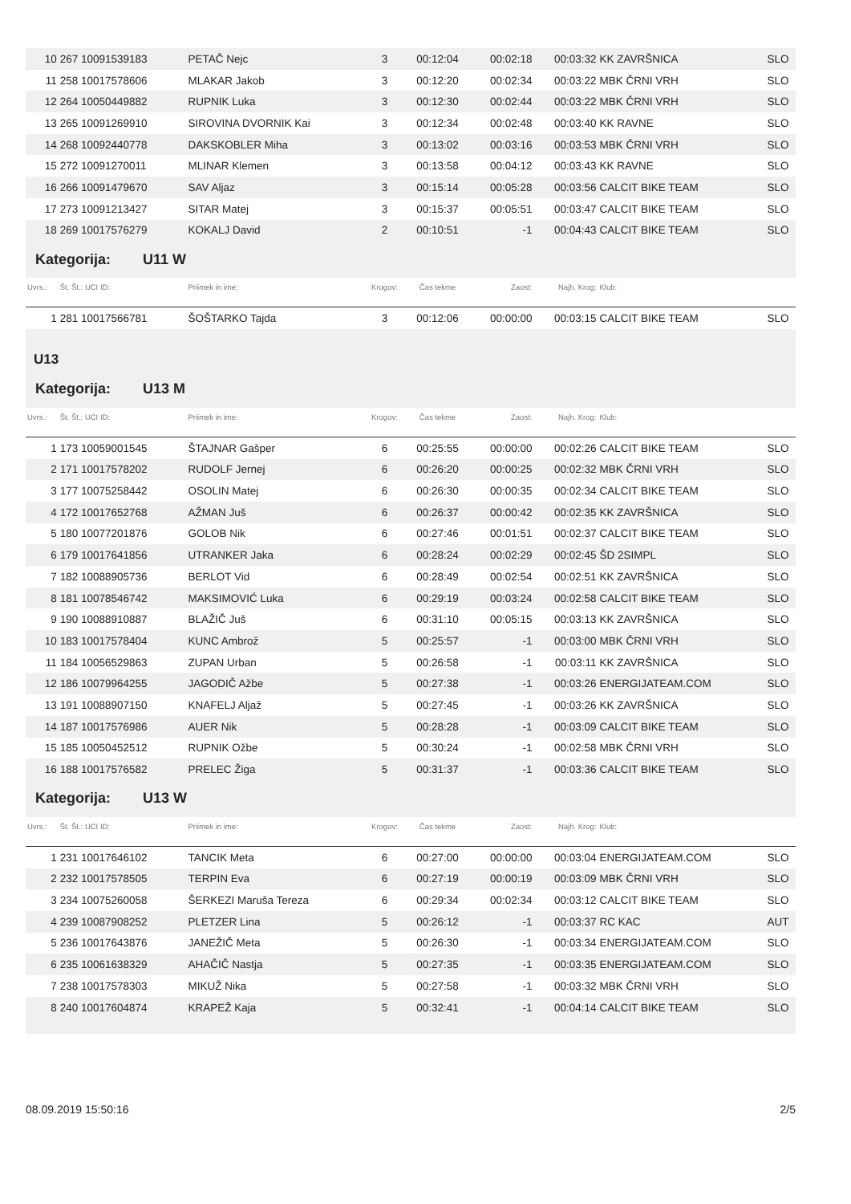| 10 | 267 10091539183 | PETAČ Nejc | 3 | 00:12:04 | 00:02:18 | 00:03:32 | KK ZAVRŠNICA | SLO |
| 11 | 258 10017578606 | MLAKAR Jakob | 3 | 00:12:20 | 00:02:34 | 00:03:22 | MBK ČRNI VRH | SLO |
| 12 | 264 10050449882 | RUPNIK Luka | 3 | 00:12:30 | 00:02:44 | 00:03:22 | MBK ČRNI VRH | SLO |
| 13 | 265 10091269910 | SIROVINA DVORNIK Kai | 3 | 00:12:34 | 00:02:48 | 00:03:40 | KK RAVNE | SLO |
| 14 | 268 10092440778 | DAKSKOBLER Miha | 3 | 00:13:02 | 00:03:16 | 00:03:53 | MBK ČRNI VRH | SLO |
| 15 | 272 10091270011 | MLINAR Klemen | 3 | 00:13:58 | 00:04:12 | 00:03:43 | KK RAVNE | SLO |
| 16 | 266 10091479670 | SAV Aljaz | 3 | 00:15:14 | 00:05:28 | 00:03:56 | CALCIT BIKE TEAM | SLO |
| 17 | 273 10091213427 | SITAR Matej | 3 | 00:15:37 | 00:05:51 | 00:03:47 | CALCIT BIKE TEAM | SLO |
| 18 | 269 10017576279 | KOKALJ David | 2 | 00:10:51 | -1 | 00:04:43 | CALCIT BIKE TEAM | SLO |
| Kategorija: U11 W | | | | | | | | |
| Uvrs.: | Št. Št.: UCI ID: | Priimek in ime: | Krogov: | Čas tekme | Zaost: | Najh. Krog: | Klub: | |
| 1 | 281 10017566781 | ŠOŠTARKO Tajda | 3 | 00:12:06 | 00:00:00 | 00:03:15 | CALCIT BIKE TEAM | SLO |
| U13 | | | | | | | | |
| Kategorija: U13 M | | | | | | | | |
| Uvrs.: | Št. Št.: UCI ID: | Priimek in ime: | Krogov: | Čas tekme | Zaost: | Najh. Krog: | Klub: | |
| 1 | 173 10059001545 | ŠTAJNAR Gašper | 6 | 00:25:55 | 00:00:00 | 00:02:26 | CALCIT BIKE TEAM | SLO |
| 2 | 171 10017578202 | RUDOLF Jernej | 6 | 00:26:20 | 00:00:25 | 00:02:32 | MBK ČRNI VRH | SLO |
| 3 | 177 10075258442 | OSOLIN Matej | 6 | 00:26:30 | 00:00:35 | 00:02:34 | CALCIT BIKE TEAM | SLO |
| 4 | 172 10017652768 | AŽMAN Juš | 6 | 00:26:37 | 00:00:42 | 00:02:35 | KK ZAVRŠNICA | SLO |
| 5 | 180 10077201876 | GOLOB Nik | 6 | 00:27:46 | 00:01:51 | 00:02:37 | CALCIT BIKE TEAM | SLO |
| 6 | 179 10017641856 | UTRANKER Jaka | 6 | 00:28:24 | 00:02:29 | 00:02:45 | ŠD 2SIMPL | SLO |
| 7 | 182 10088905736 | BERLOT Vid | 6 | 00:28:49 | 00:02:54 | 00:02:51 | KK ZAVRŠNICA | SLO |
| 8 | 181 10078546742 | MAKSIMOVIĆ Luka | 6 | 00:29:19 | 00:03:24 | 00:02:58 | CALCIT BIKE TEAM | SLO |
| 9 | 190 10088910887 | BLAŽIČ Juš | 6 | 00:31:10 | 00:05:15 | 00:03:13 | KK ZAVRŠNICA | SLO |
| 10 | 183 10017578404 | KUNC Ambrož | 5 | 00:25:57 | -1 | 00:03:00 | MBK ČRNI VRH | SLO |
| 11 | 184 10056529863 | ZUPAN Urban | 5 | 00:26:58 | -1 | 00:03:11 | KK ZAVRŠNICA | SLO |
| 12 | 186 10079964255 | JAGODIČ Ažbe | 5 | 00:27:38 | -1 | 00:03:26 | ENERGIJATEAM.COM | SLO |
| 13 | 191 10088907150 | KNAFELJ Aljaž | 5 | 00:27:45 | -1 | 00:03:26 | KK ZAVRŠNICA | SLO |
| 14 | 187 10017576986 | AUER Nik | 5 | 00:28:28 | -1 | 00:03:09 | CALCIT BIKE TEAM | SLO |
| 15 | 185 10050452512 | RUPNIK Ožbe | 5 | 00:30:24 | -1 | 00:02:58 | MBK ČRNI VRH | SLO |
| 16 | 188 10017576582 | PRELEC Žiga | 5 | 00:31:37 | -1 | 00:03:36 | CALCIT BIKE TEAM | SLO |
| Kategorija: U13 W | | | | | | | | |
| Uvrs.: | Št. Št.: UCI ID: | Priimek in ime: | Krogov: | Čas tekme | Zaost: | Najh. Krog: | Klub: | |
| 1 | 231 10017646102 | TANCIK Meta | 6 | 00:27:00 | 00:00:00 | 00:03:04 | ENERGIJATEAM.COM | SLO |
| 2 | 232 10017578505 | TERPIN Eva | 6 | 00:27:19 | 00:00:19 | 00:03:09 | MBK ČRNI VRH | SLO |
| 3 | 234 10075260058 | ŠERKEZI Maruša Tereza | 6 | 00:29:34 | 00:02:34 | 00:03:12 | CALCIT BIKE TEAM | SLO |
| 4 | 239 10087908252 | PLETZER Lina | 5 | 00:26:12 | -1 | 00:03:37 | RC KAC | AUT |
| 5 | 236 10017643876 | JANEŽIČ Meta | 5 | 00:26:30 | -1 | 00:03:34 | ENERGIJATEAM.COM | SLO |
| 6 | 235 10061638329 | AHAČIČ Nastja | 5 | 00:27:35 | -1 | 00:03:35 | ENERGIJATEAM.COM | SLO |
| 7 | 238 10017578303 | MIKUŽ Nika | 5 | 00:27:58 | -1 | 00:03:32 | MBK ČRNI VRH | SLO |
| 8 | 240 10017604874 | KRAPEŽ Kaja | 5 | 00:32:41 | -1 | 00:04:14 | CALCIT BIKE TEAM | SLO |
08.09.2019 15:50:16 2/5